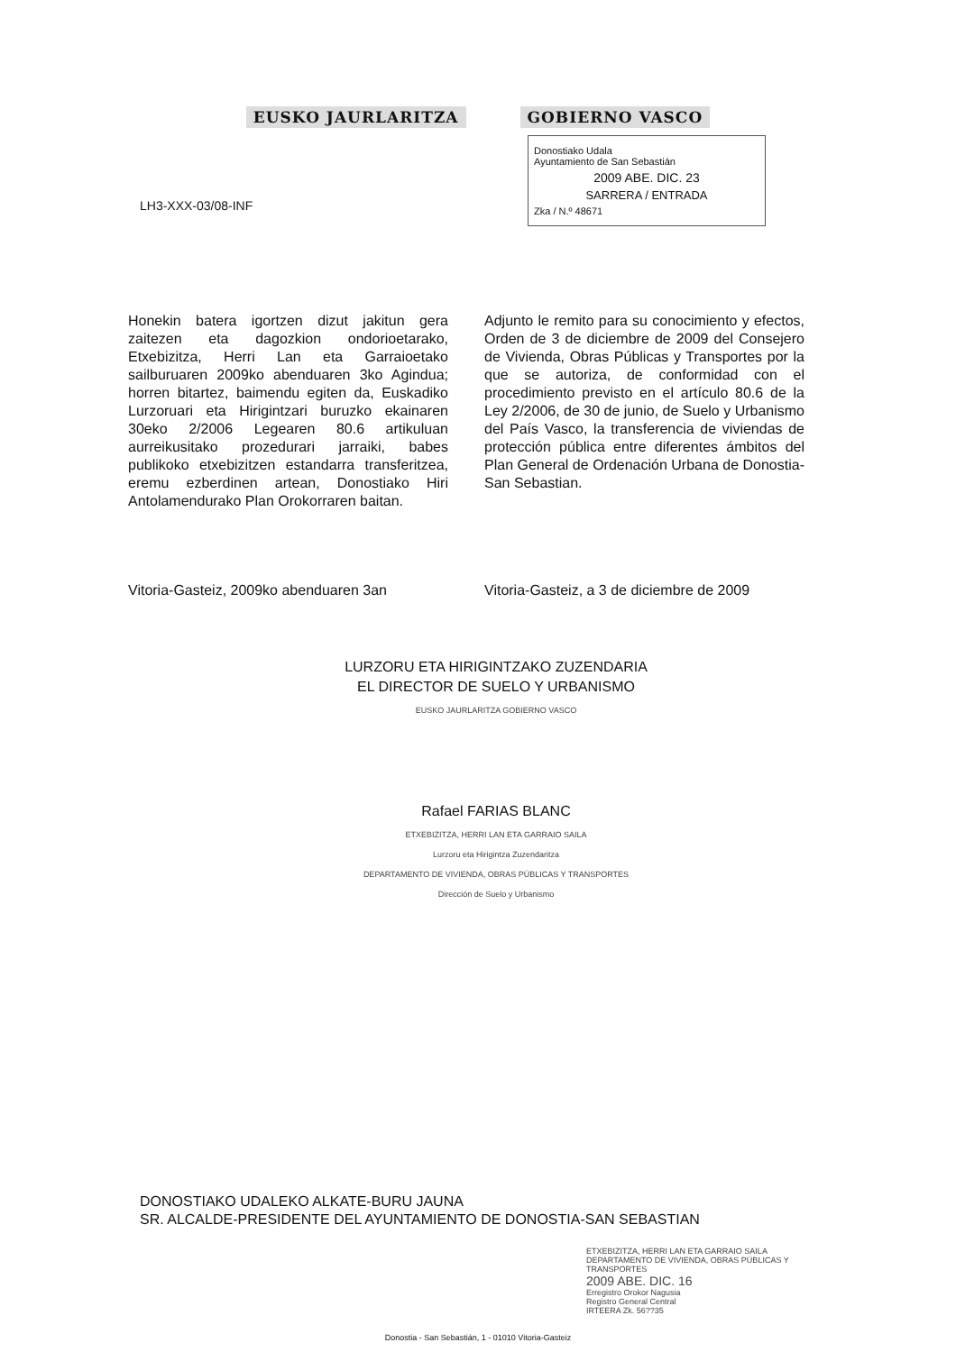EUSKO JAURLARITZA GOBIERNO VASCO
Donostiako Udala
Ayuntamiento de San Sebastián
2009 ABE. DIC. 23
SARRERA / ENTRADA
Zka / N.º 48671
LH3-XXX-03/08-INF
Honekin batera igortzen dizut jakitun gera zaitezen eta dagozkion ondorioetarako, Etxebizitza, Herri Lan eta Garraioetako sailburuaren 2009ko abenduaren 3ko Agindua; horren bitartez, baimendu egiten da, Euskadiko Lurzoruari eta Hirigintzari buruzko ekainaren 30eko 2/2006 Legearen 80.6 artikuluan aurreikusitako prozedurari jarraiki, babes publikoko etxebizitzen estandarra transferitzea, eremu ezberdinen artean, Donostiako Hiri Antolamendurako Plan Orokorraren baitan.
Adjunto le remito para su conocimiento y efectos, Orden de 3 de diciembre de 2009 del Consejero de Vivienda, Obras Públicas y Transportes por la que se autoriza, de conformidad con el procedimiento previsto en el artículo 80.6 de la Ley 2/2006, de 30 de junio, de Suelo y Urbanismo del País Vasco, la transferencia de viviendas de protección pública entre diferentes ámbitos del Plan General de Ordenación Urbana de Donostia-San Sebastian.
Vitoria-Gasteiz, 2009ko abenduaren 3an
Vitoria-Gasteiz, a 3 de diciembre de 2009
LURZORU ETA HIRIGINTZAKO ZUZENDARIA
EL DIRECTOR DE SUELO Y URBANISMO
EUSKO JAURLARITZA GOBIERNO VASCO
Rafael FARIAS BLANC
ETXEBIZITZA, HERRI LAN ETA GARRAIO SAILA
Lurzoru eta Hirigintza Zuzendaritza
DEPARTAMENTO DE VIVIENDA, OBRAS PÚBLICAS Y TRANSPORTES
Dirección de Suelo y Urbanismo
DONOSTIAKO UDALEKO ALKATE-BURU JAUNA
SR. ALCALDE-PRESIDENTE DEL AYUNTAMIENTO DE DONOSTIA-SAN SEBASTIAN
ETXEBIZITZA, HERRI LAN ETA GARRAIO SAILA
DEPARTAMENTO DE VIVIENDA, OBRAS PÚBLICAS Y TRANSPORTES
2009 ABE. DIC. 16
Erregistro Orokor Nagusia
Registro General Central
IRTEERA Zk. 56??35
Donostia - San Sebastián, 1 - 01010 Vitoria-Gasteiz